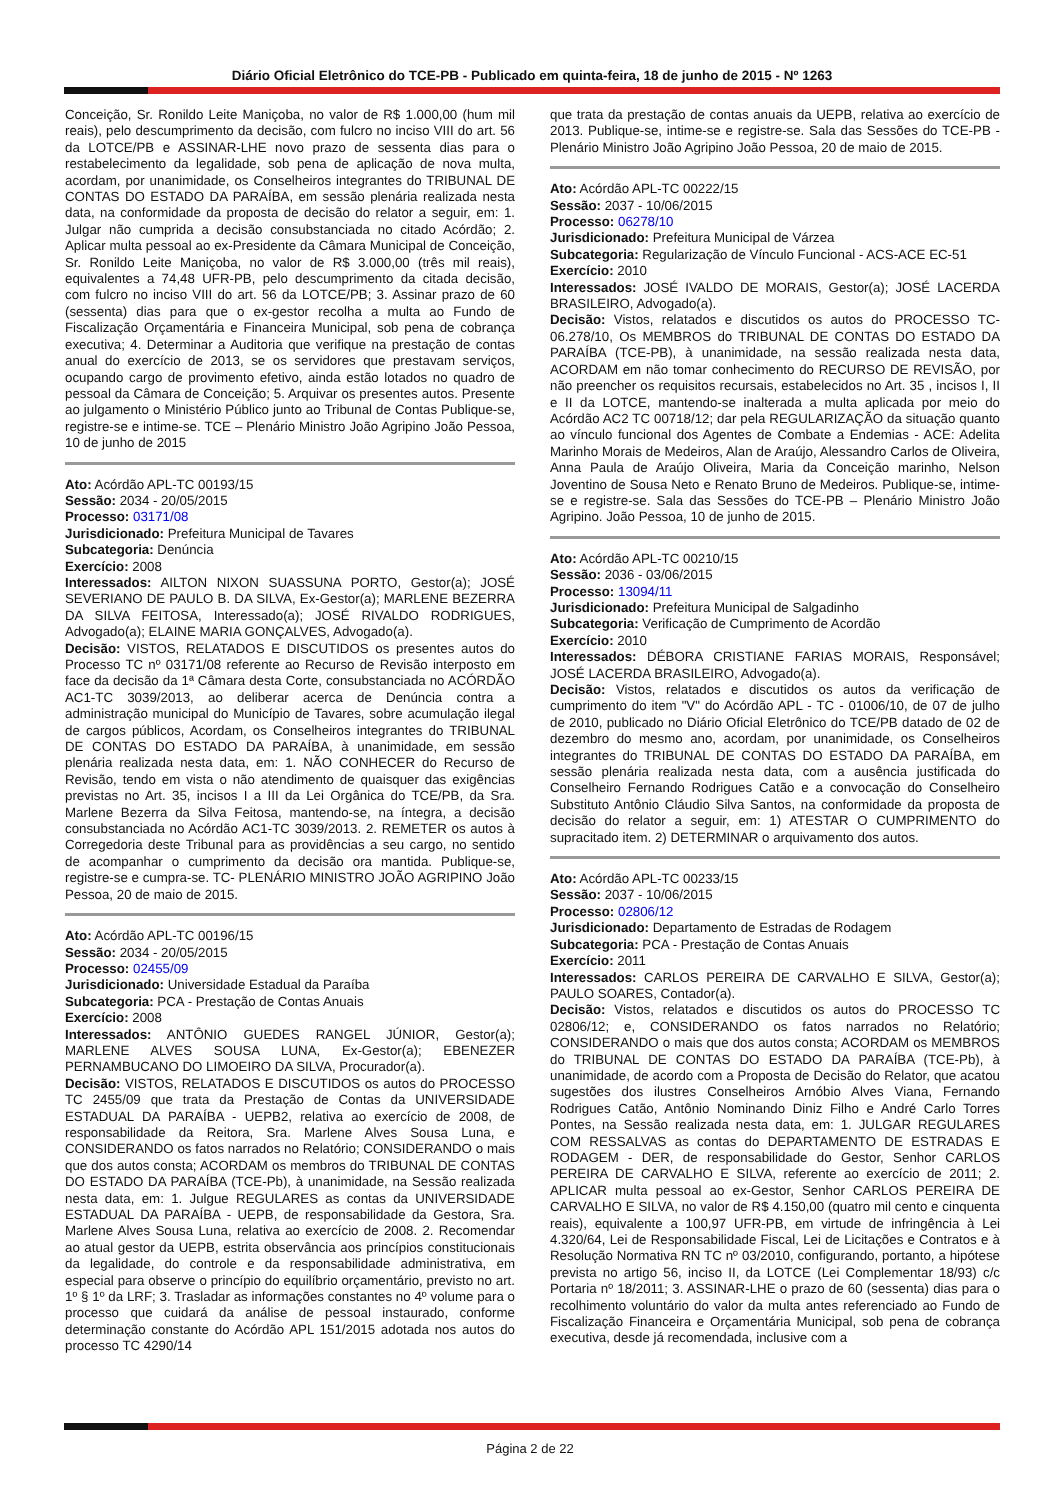Diário Oficial Eletrônico do TCE-PB - Publicado em quinta-feira, 18 de junho de 2015 - Nº 1263
Conceição, Sr. Ronildo Leite Maniçoba, no valor de R$ 1.000,00 (hum mil reais), pelo descumprimento da decisão, com fulcro no inciso VIII do art. 56 da LOTCE/PB e ASSINAR-LHE novo prazo de sessenta dias para o restabelecimento da legalidade, sob pena de aplicação de nova multa, acordam, por unanimidade, os Conselheiros integrantes do TRIBUNAL DE CONTAS DO ESTADO DA PARAÍBA, em sessão plenária realizada nesta data, na conformidade da proposta de decisão do relator a seguir, em: 1. Julgar não cumprida a decisão consubstanciada no citado Acórdão; 2. Aplicar multa pessoal ao ex-Presidente da Câmara Municipal de Conceição, Sr. Ronildo Leite Maniçoba, no valor de R$ 3.000,00 (três mil reais), equivalentes a 74,48 UFR-PB, pelo descumprimento da citada decisão, com fulcro no inciso VIII do art. 56 da LOTCE/PB; 3. Assinar prazo de 60 (sessenta) dias para que o ex-gestor recolha a multa ao Fundo de Fiscalização Orçamentária e Financeira Municipal, sob pena de cobrança executiva; 4. Determinar a Auditoria que verifique na prestação de contas anual do exercício de 2013, se os servidores que prestavam serviços, ocupando cargo de provimento efetivo, ainda estão lotados no quadro de pessoal da Câmara de Conceição; 5. Arquivar os presentes autos. Presente ao julgamento o Ministério Público junto ao Tribunal de Contas Publique-se, registre-se e intime-se. TCE – Plenário Ministro João Agripino João Pessoa, 10 de junho de 2015
Ato: Acórdão APL-TC 00193/15
Sessão: 2034 - 20/05/2015
Processo: 03171/08
Jurisdicionado: Prefeitura Municipal de Tavares
Subcategoria: Denúncia
Exercício: 2008
Interessados: AILTON NIXON SUASSUNA PORTO, Gestor(a); JOSÉ SEVERIANO DE PAULO B. DA SILVA, Ex-Gestor(a); MARLENE BEZERRA DA SILVA FEITOSA, Interessado(a); JOSÉ RIVALDO RODRIGUES, Advogado(a); ELAINE MARIA GONÇALVES, Advogado(a).
Decisão: VISTOS, RELATADOS E DISCUTIDOS os presentes autos do Processo TC nº 03171/08 referente ao Recurso de Revisão interposto em face da decisão da 1ª Câmara desta Corte, consubstanciada no ACÓRDÃO AC1-TC 3039/2013, ao deliberar acerca de Denúncia contra a administração municipal do Município de Tavares, sobre acumulação ilegal de cargos públicos, Acordam, os Conselheiros integrantes do TRIBUNAL DE CONTAS DO ESTADO DA PARAÍBA, à unanimidade, em sessão plenária realizada nesta data, em: 1. NÃO CONHECER do Recurso de Revisão, tendo em vista o não atendimento de quaisquer das exigências previstas no Art. 35, incisos I a III da Lei Orgânica do TCE/PB, da Sra. Marlene Bezerra da Silva Feitosa, mantendo-se, na íntegra, a decisão consubstanciada no Acórdão AC1-TC 3039/2013. 2. REMETER os autos à Corregedoria deste Tribunal para as providências a seu cargo, no sentido de acompanhar o cumprimento da decisão ora mantida. Publique-se, registre-se e cumpra-se. TC- PLENÁRIO MINISTRO JOÃO AGRIPINO João Pessoa, 20 de maio de 2015.
Ato: Acórdão APL-TC 00196/15
Sessão: 2034 - 20/05/2015
Processo: 02455/09
Jurisdicionado: Universidade Estadual da Paraíba
Subcategoria: PCA - Prestação de Contas Anuais
Exercício: 2008
Interessados: ANTÔNIO GUEDES RANGEL JÚNIOR, Gestor(a); MARLENE ALVES SOUSA LUNA, Ex-Gestor(a); EBENEZER PERNAMBUCANO DO LIMOEIRO DA SILVA, Procurador(a).
Decisão: VISTOS, RELATADOS E DISCUTIDOS os autos do PROCESSO TC 2455/09 que trata da Prestação de Contas da UNIVERSIDADE ESTADUAL DA PARAÍBA - UEPB2, relativa ao exercício de 2008, de responsabilidade da Reitora, Sra. Marlene Alves Sousa Luna, e CONSIDERANDO os fatos narrados no Relatório; CONSIDERANDO o mais que dos autos consta; ACORDAM os membros do TRIBUNAL DE CONTAS DO ESTADO DA PARAÍBA (TCE-Pb), à unanimidade, na Sessão realizada nesta data, em: 1. Julgue REGULARES as contas da UNIVERSIDADE ESTADUAL DA PARAÍBA - UEPB, de responsabilidade da Gestora, Sra. Marlene Alves Sousa Luna, relativa ao exercício de 2008. 2. Recomendar ao atual gestor da UEPB, estrita observância aos princípios constitucionais da legalidade, do controle e da responsabilidade administrativa, em especial para observe o princípio do equilíbrio orçamentário, previsto no art. 1º § 1º da LRF; 3. Trasladar as informações constantes no 4º volume para o processo que cuidará da análise de pessoal instaurado, conforme determinação constante do Acórdão APL 151/2015 adotada nos autos do processo TC 4290/14
que trata da prestação de contas anuais da UEPB, relativa ao exercício de 2013. Publique-se, intime-se e registre-se. Sala das Sessões do TCE-PB - Plenário Ministro João Agripino João Pessoa, 20 de maio de 2015.
Ato: Acórdão APL-TC 00222/15
Sessão: 2037 - 10/06/2015
Processo: 06278/10
Jurisdicionado: Prefeitura Municipal de Várzea
Subcategoria: Regularização de Vínculo Funcional - ACS-ACE EC-51
Exercício: 2010
Interessados: JOSÉ IVALDO DE MORAIS, Gestor(a); JOSÉ LACERDA BRASILEIRO, Advogado(a).
Decisão: Vistos, relatados e discutidos os autos do PROCESSO TC-06.278/10, Os MEMBROS do TRIBUNAL DE CONTAS DO ESTADO DA PARAÍBA (TCE-PB), à unanimidade, na sessão realizada nesta data, ACORDAM em não tomar conhecimento do RECURSO DE REVISÃO, por não preencher os requisitos recursais, estabelecidos no Art. 35 , incisos I, II e II da LOTCE, mantendo-se inalterada a multa aplicada por meio do Acórdão AC2 TC 00718/12; dar pela REGULARIZAÇÃO da situação quanto ao vínculo funcional dos Agentes de Combate a Endemias - ACE: Adelita Marinho Morais de Medeiros, Alan de Araújo, Alessandro Carlos de Oliveira, Anna Paula de Araújo Oliveira, Maria da Conceição marinho, Nelson Joventino de Sousa Neto e Renato Bruno de Medeiros. Publique-se, intime-se e registre-se. Sala das Sessões do TCE-PB – Plenário Ministro João Agripino. João Pessoa, 10 de junho de 2015.
Ato: Acórdão APL-TC 00210/15
Sessão: 2036 - 03/06/2015
Processo: 13094/11
Jurisdicionado: Prefeitura Municipal de Salgadinho
Subcategoria: Verificação de Cumprimento de Acordão
Exercício: 2010
Interessados: DÉBORA CRISTIANE FARIAS MORAIS, Responsável; JOSÉ LACERDA BRASILEIRO, Advogado(a).
Decisão: Vistos, relatados e discutidos os autos da verificação de cumprimento do item "V" do Acórdão APL - TC - 01006/10, de 07 de julho de 2010, publicado no Diário Oficial Eletrônico do TCE/PB datado de 02 de dezembro do mesmo ano, acordam, por unanimidade, os Conselheiros integrantes do TRIBUNAL DE CONTAS DO ESTADO DA PARAÍBA, em sessão plenária realizada nesta data, com a ausência justificada do Conselheiro Fernando Rodrigues Catão e a convocação do Conselheiro Substituto Antônio Cláudio Silva Santos, na conformidade da proposta de decisão do relator a seguir, em: 1) ATESTAR O CUMPRIMENTO do supracitado item. 2) DETERMINAR o arquivamento dos autos.
Ato: Acórdão APL-TC 00233/15
Sessão: 2037 - 10/06/2015
Processo: 02806/12
Jurisdicionado: Departamento de Estradas de Rodagem
Subcategoria: PCA - Prestação de Contas Anuais
Exercício: 2011
Interessados: CARLOS PEREIRA DE CARVALHO E SILVA, Gestor(a); PAULO SOARES, Contador(a).
Decisão: Vistos, relatados e discutidos os autos do PROCESSO TC 02806/12; e, CONSIDERANDO os fatos narrados no Relatório; CONSIDERANDO o mais que dos autos consta; ACORDAM os MEMBROS do TRIBUNAL DE CONTAS DO ESTADO DA PARAÍBA (TCE-Pb), à unanimidade, de acordo com a Proposta de Decisão do Relator, que acatou sugestões dos ilustres Conselheiros Arnóbio Alves Viana, Fernando Rodrigues Catão, Antônio Nominando Diniz Filho e André Carlo Torres Pontes, na Sessão realizada nesta data, em: 1. JULGAR REGULARES COM RESSALVAS as contas do DEPARTAMENTO DE ESTRADAS E RODAGEM - DER, de responsabilidade do Gestor, Senhor CARLOS PEREIRA DE CARVALHO E SILVA, referente ao exercício de 2011; 2. APLICAR multa pessoal ao ex-Gestor, Senhor CARLOS PEREIRA DE CARVALHO E SILVA, no valor de R$ 4.150,00 (quatro mil cento e cinquenta reais), equivalente a 100,97 UFR-PB, em virtude de infringência à Lei 4.320/64, Lei de Responsabilidade Fiscal, Lei de Licitações e Contratos e à Resolução Normativa RN TC nº 03/2010, configurando, portanto, a hipótese prevista no artigo 56, inciso II, da LOTCE (Lei Complementar 18/93) c/c Portaria nº 18/2011; 3. ASSINAR-LHE o prazo de 60 (sessenta) dias para o recolhimento voluntário do valor da multa antes referenciado ao Fundo de Fiscalização Financeira e Orçamentária Municipal, sob pena de cobrança executiva, desde já recomendada, inclusive com a
Página 2 de 22